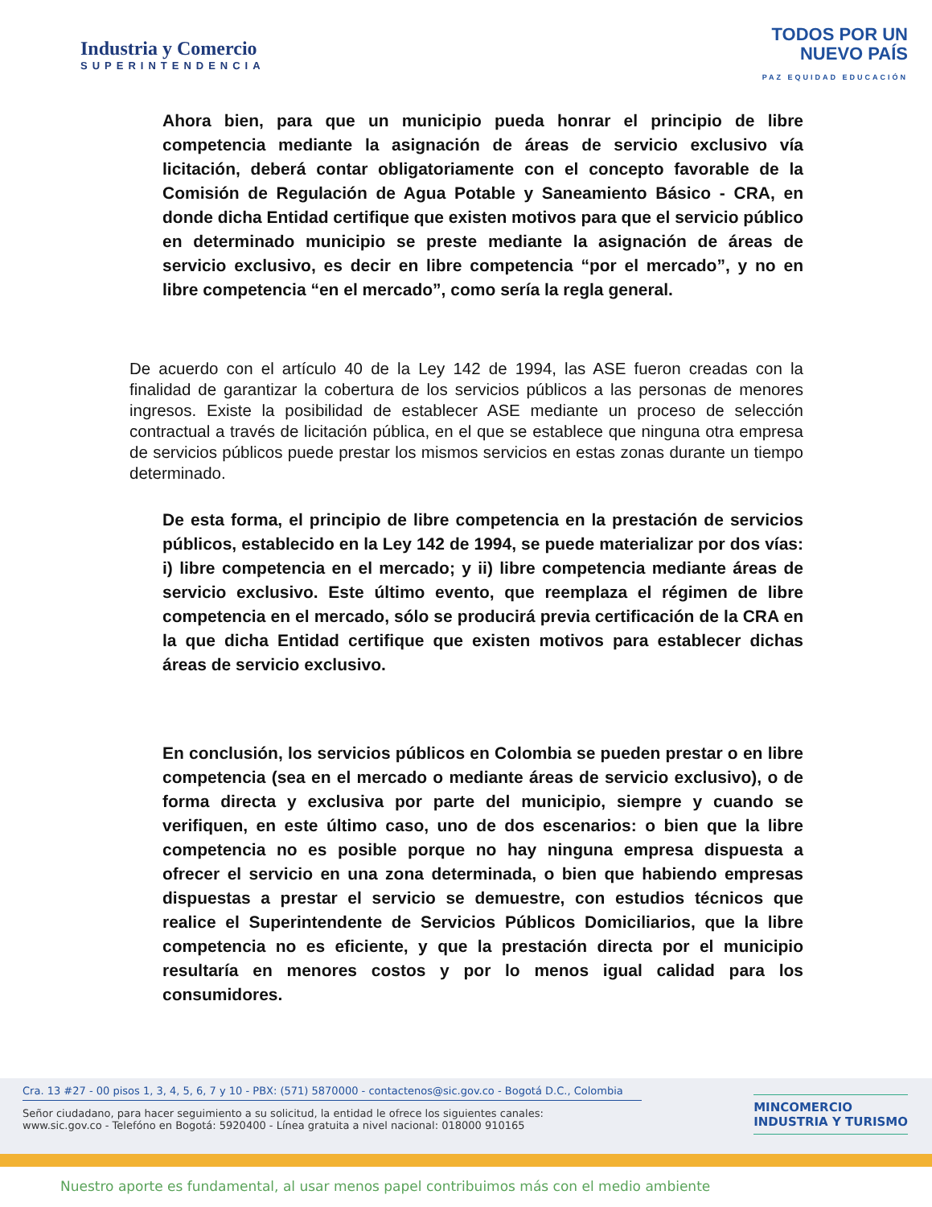Industria y Comercio
SUPERINTENDENCIA
TODOS POR UN
NUEVO PAÍS
PAZ EQUIDAD EDUCACIÓN
Ahora bien, para que un municipio pueda honrar el principio de libre competencia mediante la asignación de áreas de servicio exclusivo vía licitación, deberá contar obligatoriamente con el concepto favorable de la Comisión de Regulación de Agua Potable y Saneamiento Básico - CRA, en donde dicha Entidad certifique que existen motivos para que el servicio público en determinado municipio se preste mediante la asignación de áreas de servicio exclusivo, es decir en libre competencia “por el mercado”, y no en libre competencia “en el mercado”, como sería la regla general.
De acuerdo con el artículo 40 de la Ley 142 de 1994, las ASE fueron creadas con la finalidad de garantizar la cobertura de los servicios públicos a las personas de menores ingresos. Existe la posibilidad de establecer ASE mediante un proceso de selección contractual a través de licitación pública, en el que se establece que ninguna otra empresa de servicios públicos puede prestar los mismos servicios en estas zonas durante un tiempo determinado.
De esta forma, el principio de libre competencia en la prestación de servicios públicos, establecido en la Ley 142 de 1994, se puede materializar por dos vías: i) libre competencia en el mercado; y ii) libre competencia mediante áreas de servicio exclusivo. Este último evento, que reemplaza el régimen de libre competencia en el mercado, sólo se producirá previa certificación de la CRA en la que dicha Entidad certifique que existen motivos para establecer dichas áreas de servicio exclusivo.
En conclusión, los servicios públicos en Colombia se pueden prestar o en libre competencia (sea en el mercado o mediante áreas de servicio exclusivo), o de forma directa y exclusiva por parte del municipio, siempre y cuando se verifiquen, en este último caso, uno de dos escenarios: o bien que la libre competencia no es posible porque no hay ninguna empresa dispuesta a ofrecer el servicio en una zona determinada, o bien que habiendo empresas dispuestas a prestar el servicio se demuestre, con estudios técnicos que realice el Superintendente de Servicios Públicos Domiciliarios, que la libre competencia no es eficiente, y que la prestación directa por el municipio resultaría en menores costos y por lo menos igual calidad para los consumidores.
Cra. 13 #27 - 00 pisos 1, 3, 4, 5, 6, 7 y 10 - PBX: (571) 5870000 - contactenos@sic.gov.co - Bogotá D.C., Colombia
Señor ciudadano, para hacer seguimiento a su solicitud, la entidad le ofrece los siguientes canales:
www.sic.gov.co - Telefóno en Bogotá: 5920400 - Línea gratuita a nivel nacional: 018000 910165
MINCOMERCIO
INDUSTRIA Y TURISMO
Nuestro aporte es fundamental, al usar menos papel contribuimos más con el medio ambiente